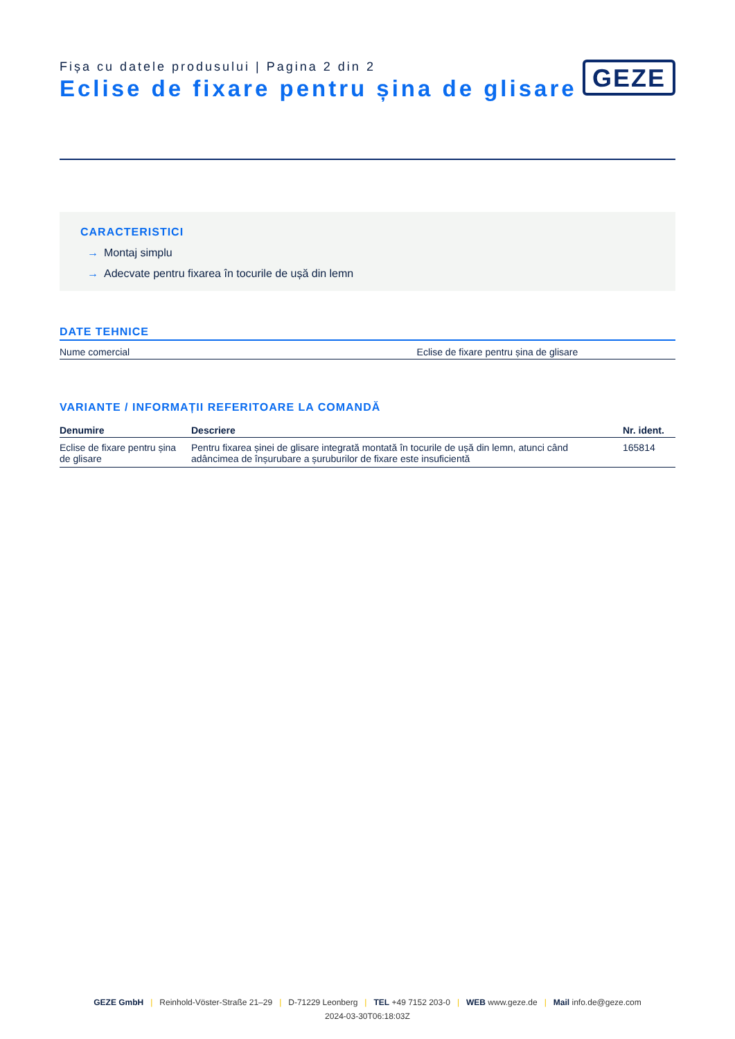Fișa cu datele produsului | Pagina 2 din 2
Eclise de fixare pentru șina de glisare
GEZE
CARACTERISTICI
→ Montaj simplu
→ Adecvate pentru fixarea în tocurile de ușă din lemn
DATE TEHNICE
| Nume comercial | Eclise de fixare pentru șina de glisare |
VARIANTE / INFORMAȚII REFERITOARE LA COMANDĂ
| Denumire | Descriere | Nr. ident. |
| --- | --- | --- |
| Eclise de fixare pentru șina de glisare | Pentru fixarea șinei de glisare integrată montată în tocurile de ușă din lemn, atunci când adâncimea de înșurubare a șuruburilor de fixare este insuficientă | 165814 |
GEZE GmbH | Reinhold-Vöster-Straße 21–29 | D-71229 Leonberg | TEL +49 7152 203-0 | WEB www.geze.de | Mail info.de@geze.com
2024-03-30T06:18:03Z